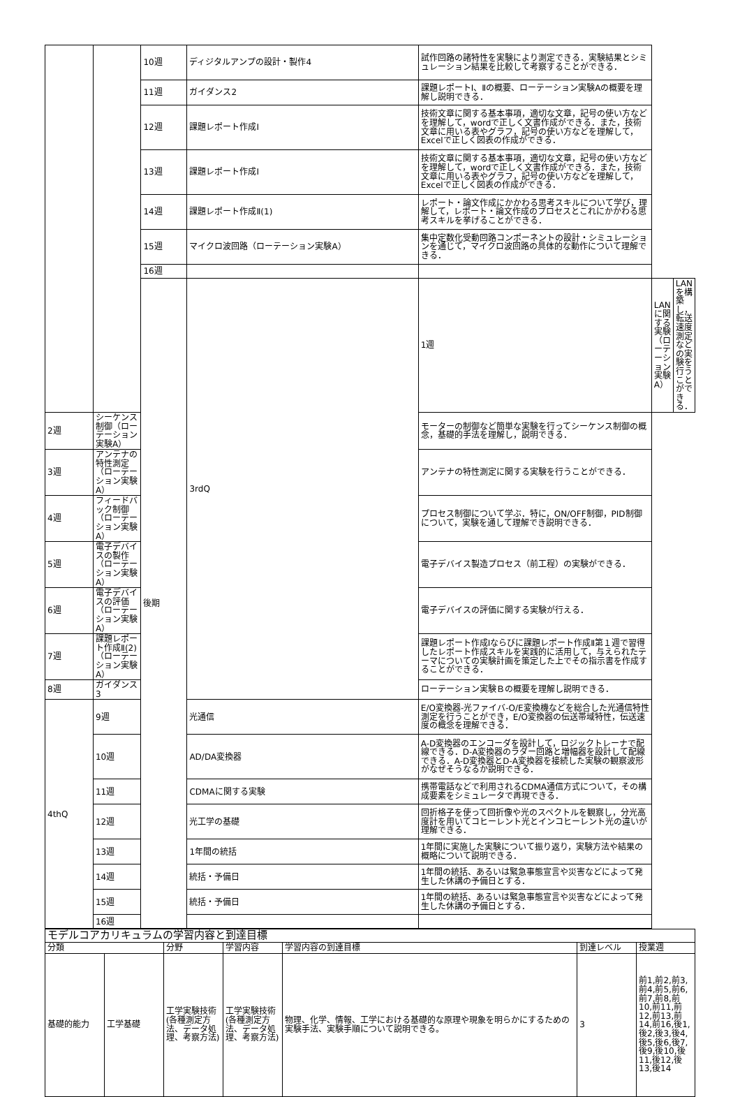| | | 10週 | ディジタルアンプの設計・製作4 | 試作回路の諸特性を実験により測定できる．実験結果とシミュレーション結果を比較して考察することができる． | | |
| | | 11週 | ガイダンス2 | 課題レポートⅠ、Ⅱの概要、ローテーション実験Aの概要を理解し説明できる． | | |
| | | 12週 | 課題レポート作成Ⅰ | 技術文章に関する基本事項，適切な文章，記号の使い方などを理解して，wordで正しく文書作成ができる．また，技術文章に用いる表やグラフ，記号の使い方などを理解して，Excelで正しく図表の作成ができる． | | |
| | | 13週 | 課題レポート作成Ⅰ | 技術文章に関する基本事項，適切な文章，記号の使い方などを理解して，wordで正しく文書作成ができる．また，技術文章に用いる表やグラフ，記号の使い方などを理解して，Excelで正しく図表の作成ができる． | | |
| | | 14週 | 課題レポート作成Ⅱ(1) | レポート・論文作成にかかわる思考スキルについて学び，理解して，レポート・論文作成のプロセスとこれにかかわる思考スキルを挙げることができる． | | |
| | | 15週 | マイクロ波回路（ローテーション実験A） | 集中定数化受動回路コンポーネントの設計・シミュレーションを通じて，マイクロ波回路の具体的な動作について理解できる． | | |
| | | 16週 | | | | |
| | | 後期 | 3rdQ | 1週 | LANに関する実験（ローテーション実験A） | LANを構築し，転送速度測定などの実験を行うことができる． |
| 2週 | シーケンス制御（ローテーション実験A） | | | モーターの制御など簡単な実験を行ってシーケンス制御の概念，基礎的手法を理解し，説明できる． | | |
| 3週 | アンテナの特性測定（ローテーション実験A） | | | アンテナの特性測定に関する実験を行うことができる． | | |
| 4週 | フィードバック制御（ローテーション実験A） | | | プロセス制御について学ぶ．特に，ON/OFF制御，PID制御について，実験を通して理解でき説明できる． | | |
| 5週 | 電子デバイスの製作（ローテーション実験A） | | | 電子デバイス製造プロセス（前工程）の実験ができる． | | |
| 6週 | 電子デバイスの評価（ローテーション実験A） | | | 電子デバイスの評価に関する実験が行える． | | |
| 7週 | 課題レポート作成Ⅱ(2)（ローテーション実験A） | | | 課題レポート作成Ⅰならびに課題レポート作成Ⅱ第１週で習得したレポート作成スキルを実践的に活用して，与えられたテーマについての実験計画を策定した上でその指示書を作成することができる． | | |
| 8週 | ガイダンス3 | | | ローテーション実験Ｂの概要を理解し説明できる． | | |
| 4thQ | 9週 | | 光通信 | E/O変換器-光ファイバ-O/E変換機などを総合した光通信特性測定を行うことができ，E/O変換器の伝送帯域特性，伝送速度の概念を理解できる． | | |
| | 10週 | | AD/DA変換器 | A-D変換器のエンコーダを設計して，ロジックトレーナで配線できる．D-A変換器のラダー回路と増幅器を設計して配線できる．A-D変換器とD-A変換器を接続した実験の観察波形がなぜそうなるか説明できる． | | |
| | 11週 | | CDMAに関する実験 | 携帯電話などで利用されるCDMA通信方式について，その構成要素をシミュレータで再現できる． | | |
| | 12週 | | 光工学の基礎 | 回折格子を使って回折像や光のスペクトルを観察し，分光高度計を用いてコヒーレント光とインコヒーレント光の違いが理解できる． | | |
| | 13週 | | 1年間の統括 | 1年間に実施した実験について振り返り，実験方法や結果の概略について説明できる． | | |
| | 14週 | | 統括・予備日 | 1年間の統括、あるいは緊急事態宣言や災害などによって発生した休講の予備日とする． | | |
| | 15週 | | 統括・予備日 | 1年間の統括、あるいは緊急事態宣言や災害などによって発生した休講の予備日とする． | | |
| | 16週 | | | | | |
| モデルコアカリキュラムの学習内容と到達目標 | | | | | | |
| --- | --- | --- | --- | --- | --- | --- |
| 分類 | | 分野 | 学習内容 | 学習内容の到達目標 | 到達レベル | 授業週 |
| 基礎的能力 | 工学基礎 | 工学実験技術(各種測定方法、データ処理、考察方法) | 工学実験技術(各種測定方法、データ処理、考察方法) | 物理、化学、情報、工学における基礎的な原理や現象を明らかにするための実験手法、実験手順について説明できる。 | 3 | 前1,前2,前3,前4,前5,前6,前7,前8,前10,前11,前12,前13,前14,前16,後1,後2,後3,後4,後5,後6,後7,後9,後10,後11,後12,後13,後14 |